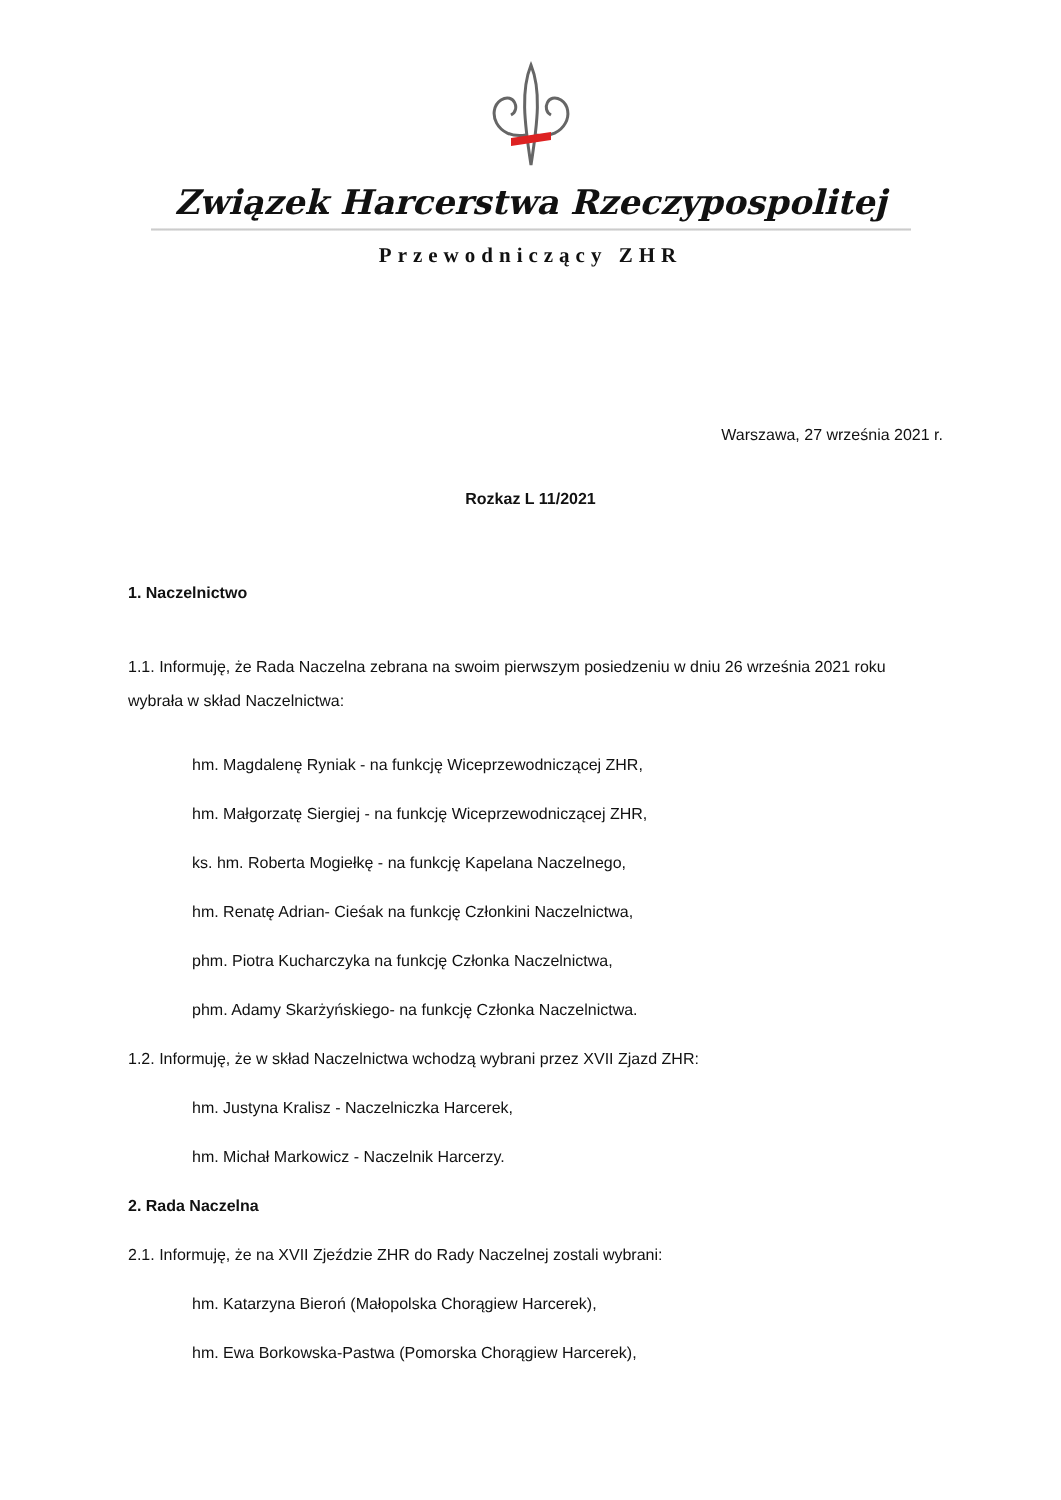Związek Harcerstwa Rzeczypospolitej
Przewodniczący ZHR
Warszawa, 27 września 2021 r.
Rozkaz L 11/2021
1. Naczelnictwo
1.1. Informuję, że Rada Naczelna zebrana na swoim pierwszym posiedzeniu w dniu 26 września 2021 roku wybrała w skład Naczelnictwa:
hm. Magdalenę Ryniak - na funkcję Wiceprzewodniczącej ZHR,
hm. Małgorzatę Siergiej - na funkcję Wiceprzewodniczącej ZHR,
ks. hm. Roberta Mogiełkę - na funkcję Kapelana Naczelnego,
hm. Renatę Adrian- Cieśak na funkcję Członkini Naczelnictwa,
phm. Piotra Kucharczyka na funkcję Członka Naczelnictwa,
phm. Adamy Skarżyńskiego- na funkcję Członka Naczelnictwa.
1.2. Informuję, że w skład Naczelnictwa wchodzą wybrani przez XVII Zjazd ZHR:
hm. Justyna Kralisz - Naczelniczka Harcerek,
hm. Michał Markowicz - Naczelnik Harcerzy.
2. Rada Naczelna
2.1. Informuję, że na XVII Zjeździe ZHR do Rady Naczelnej zostali wybrani:
hm. Katarzyna Bieroń (Małopolska Chorągiew Harcerek),
hm. Ewa Borkowska-Pastwa (Pomorska Chorągiew Harcerek),